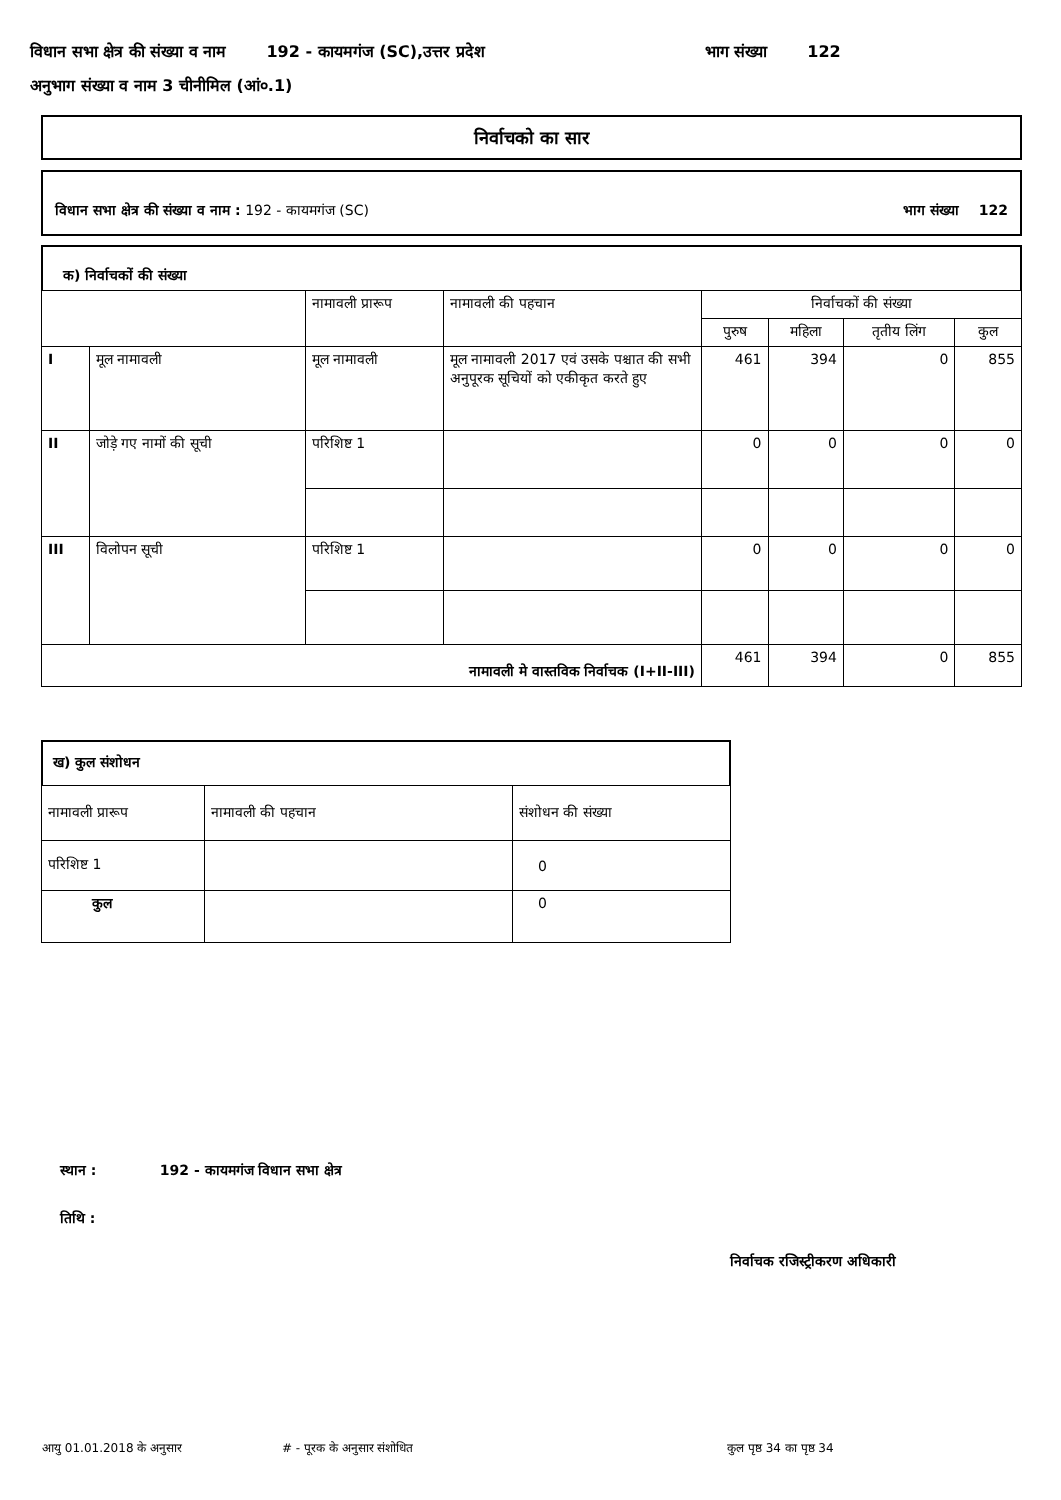विधान सभा क्षेत्र की संख्या व नाम 192 - कायमगंज (SC),उत्तर प्रदेश भाग संख्या 122
अनुभाग संख्या व नाम 3 चीनीमिल (आं०.1)
निर्वाचको का सार
विधान सभा क्षेत्र की संख्या व नाम : 192 - कायमगंज (SC) भाग संख्या 122
क) निर्वाचकों की संख्या
| | | नामावली प्रारूप | नामावली की पहचान | निर्वाचकों की संख्या | | | |
| --- | --- | --- | --- | --- | --- | --- | --- |
| | | | | पुरुष | महिला | तृतीय लिंग | कुल |
| I | मूल नामावली | मूल नामावली | मूल नामावली 2017 एवं उसके पश्चात की सभी अनुपूरक सूचियों को एकीकृत करते हुए | 461 | 394 | 0 | 855 |
| II | जोड़े गए नामों की सूची | परिशिष्ट 1 | | 0 | 0 | 0 | 0 |
| III | विलोपन सूची | परिशिष्ट 1 | | 0 | 0 | 0 | 0 |
| नामावली मे वास्तविक निर्वाचक (I+II-III) | | | | 461 | 394 | 0 | 855 |
ख) कुल संशोधन
| नामावली प्रारूप | नामावली की पहचान | संशोधन की संख्या |
| परिशिष्ट 1 | | 0 |
| कुल | | 0 |
स्थान : 192 - कायमगंज विधान सभा क्षेत्र
तिथि :
निर्वाचक रजिस्ट्रीकरण अधिकारी
आयु 01.01.2018 के अनुसार # - पूरक के अनुसार संशोधित कुल पृष्ठ 34 का पृष्ठ 34